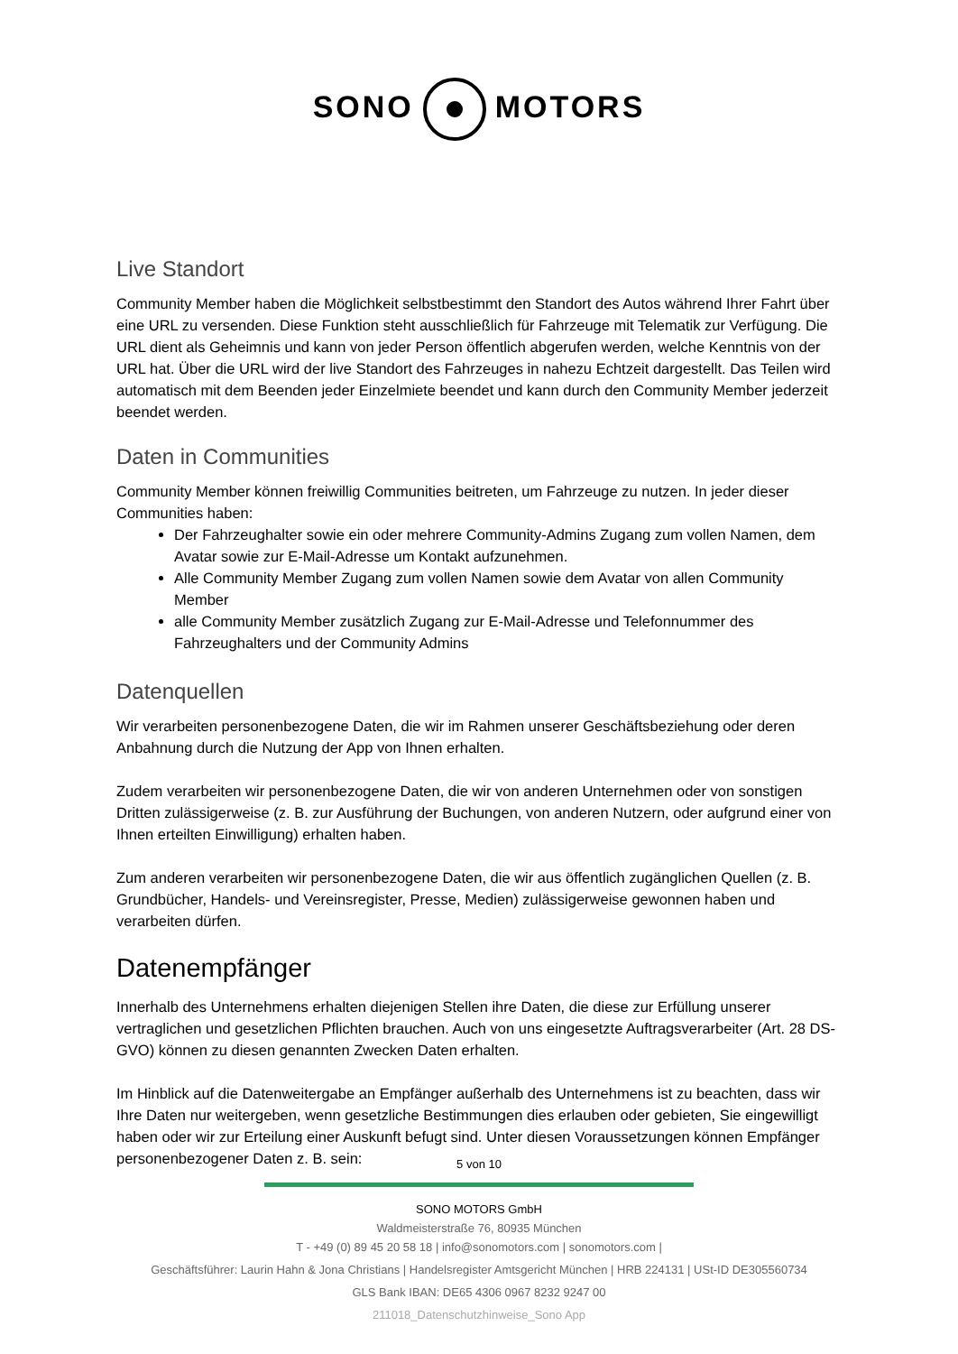SONO MOTORS
Live Standort
Community Member haben die Möglichkeit selbstbestimmt den Standort des Autos während Ihrer Fahrt über eine URL zu versenden. Diese Funktion steht ausschließlich für Fahrzeuge mit Telematik zur Verfügung. Die URL dient als Geheimnis und kann von jeder Person öffentlich abgerufen werden, welche Kenntnis von der URL hat. Über die URL wird der live Standort des Fahrzeuges in nahezu Echtzeit dargestellt. Das Teilen wird automatisch mit dem Beenden jeder Einzelmiete beendet und kann durch den Community Member jederzeit beendet werden.
Daten in Communities
Community Member können freiwillig Communities beitreten, um Fahrzeuge zu nutzen. In jeder dieser Communities haben:
Der Fahrzeughalter sowie ein oder mehrere Community-Admins Zugang zum vollen Namen, dem Avatar sowie zur E-Mail-Adresse um Kontakt aufzunehmen.
Alle Community Member Zugang zum vollen Namen sowie dem Avatar von allen Community Member
alle Community Member zusätzlich Zugang zur E-Mail-Adresse und Telefonnummer des Fahrzeughalters und der Community Admins
Datenquellen
Wir verarbeiten personenbezogene Daten, die wir im Rahmen unserer Geschäftsbeziehung oder deren Anbahnung durch die Nutzung der App von Ihnen erhalten.
Zudem verarbeiten wir personenbezogene Daten, die wir von anderen Unternehmen oder von sonstigen Dritten zulässigerweise (z. B. zur Ausführung der Buchungen, von anderen Nutzern, oder aufgrund einer von Ihnen erteilten Einwilligung) erhalten haben.
Zum anderen verarbeiten wir personenbezogene Daten, die wir aus öffentlich zugänglichen Quellen (z. B. Grundbücher, Handels- und Vereinsregister, Presse, Medien) zulässigerweise gewonnen haben und verarbeiten dürfen.
Datenempfänger
Innerhalb des Unternehmens erhalten diejenigen Stellen ihre Daten, die diese zur Erfüllung unserer vertraglichen und gesetzlichen Pflichten brauchen. Auch von uns eingesetzte Auftragsverarbeiter (Art. 28 DS-GVO) können zu diesen genannten Zwecken Daten erhalten.
Im Hinblick auf die Datenweitergabe an Empfänger außerhalb des Unternehmens ist zu beachten, dass wir Ihre Daten nur weitergeben, wenn gesetzliche Bestimmungen dies erlauben oder gebieten, Sie eingewilligt haben oder wir zur Erteilung einer Auskunft befugt sind. Unter diesen Voraussetzungen können Empfänger personenbezogener Daten z. B. sein:
5 von 10
SONO MOTORS GmbH
Waldmeisterstraße 76, 80935 München
T - +49 (0) 89 45 20 58 18 | info@sonomotors.com | sonomotors.com |
Geschäftsführer: Laurin Hahn & Jona Christians | Handelsregister Amtsgericht München | HRB 224131 | USt-ID DE305560734
GLS Bank IBAN: DE65 4306 0967 8232 9247 00
211018_Datenschutzhinweise_Sono App